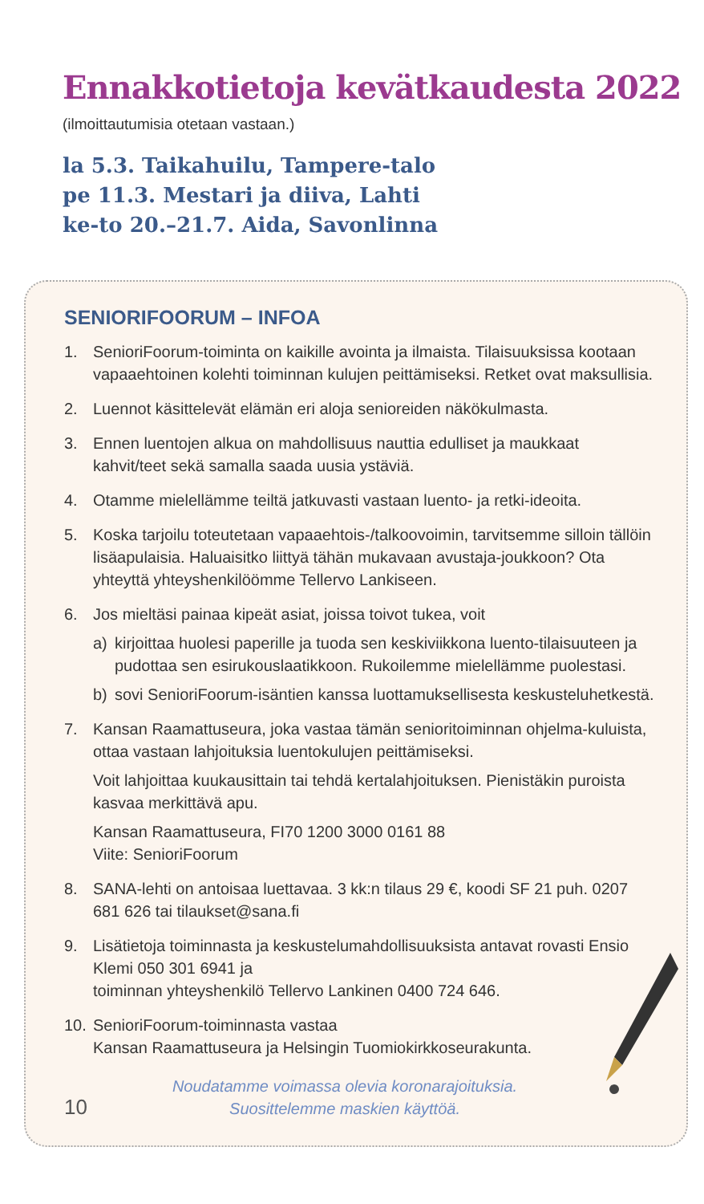Ennakkotietoja kevätkaudesta 2022
(ilmoittautumisia otetaan vastaan.)
la 5.3. Taikahuilu, Tampere-talo
pe 11.3. Mestari ja diiva, Lahti
ke-to 20.–21.7. Aida, Savonlinna
SENIORIFOORUM – INFOA
1. SenioriFoorum-toiminta on kaikille avointa ja ilmaista. Tilaisuuksissa kootaan vapaaehtoinen kolehti toiminnan kulujen peittämiseksi. Retket ovat maksullisia.
2. Luennot käsittelevät elämän eri aloja senioreiden näkökulmasta.
3. Ennen luentojen alkua on mahdollisuus nauttia edulliset ja maukkaat kahvit/teet sekä samalla saada uusia ystäviä.
4. Otamme mielellämme teiltä jatkuvasti vastaan luento- ja retki-ideoita.
5. Koska tarjoilu toteutetaan vapaaehtois-/talkoovoimin, tarvitsemme silloin tällöin lisäapulaisia. Haluaisitko liittyä tähän mukavaan avustaja-joukkoon? Ota yhteyttä yhteyshenkilöömme Tellervo Lankiseen.
6. Jos mieltäsi painaa kipeät asiat, joissa toivot tukea, voit
a) kirjoittaa huolesi paperille ja tuoda sen keskiviikkona luento-tilaisuuteen ja pudottaa sen esirukouslaatikkoon. Rukoilemme mielellämme puolestasi.
b) sovi SenioriFoorum-isäntien kanssa luottamuksellisesta keskusteluhetkestä.
7. Kansan Raamattuseura, joka vastaa tämän senioritoiminnan ohjelma-kuluista, ottaa vastaan lahjoituksia luentokulujen peittämiseksi.
Voit lahjoittaa kuukausittain tai tehdä kertalahjoituksen. Pienistäkin puroista kasvaa merkittävä apu.
Kansan Raamattuseura, FI70 1200 3000 0161 88
Viite: SenioriFoorum
8. SANA-lehti on antoisaa luettavaa. 3 kk:n tilaus 29 €, koodi SF 21 puh. 0207 681 626 tai tilaukset@sana.fi
9. Lisätietoja toiminnasta ja keskustelumahdollisuuksista antavat rovasti Ensio Klemi 050 301 6941 ja
toiminnan yhteyshenkilö Tellervo Lankinen 0400 724 646.
10. SenioriFoorum-toiminnasta vastaa
Kansan Raamattuseura ja Helsingin Tuomiokirkkoseurakunta.
10
Noudatamme voimassa olevia koronarajoituksia.
Suosittelemme maskien käyttöä.